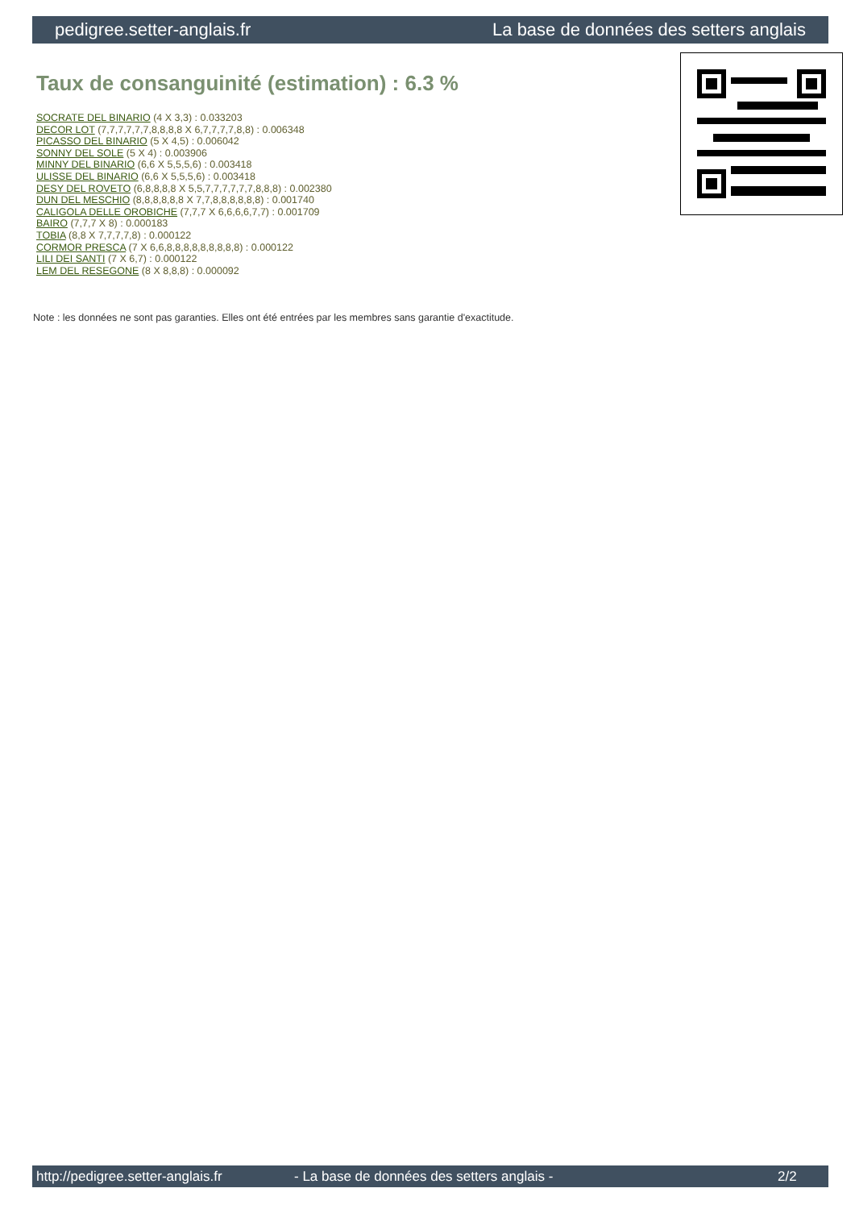pedigree.setter-anglais.fr La base de données des setters anglais
Taux de consanguinité (estimation) : 6.3 %
SOCRATE DEL BINARIO (4 X 3,3) : 0.033203
DECOR LOT (7,7,7,7,7,7,8,8,8,8 X 6,7,7,7,7,8,8) : 0.006348
PICASSO DEL BINARIO (5 X 4,5) : 0.006042
SONNY DEL SOLE (5 X 4) : 0.003906
MINNY DEL BINARIO (6,6 X 5,5,5,6) : 0.003418
ULISSE DEL BINARIO (6,6 X 5,5,5,6) : 0.003418
DESY DEL ROVETO (6,8,8,8,8 X 5,5,7,7,7,7,7,7,8,8,8) : 0.002380
DUN DEL MESCHIO (8,8,8,8,8,8 X 7,7,8,8,8,8,8,8) : 0.001740
CALIGOLA DELLE OROBICHE (7,7,7 X 6,6,6,6,7,7) : 0.001709
BAIRO (7,7,7 X 8) : 0.000183
TOBIA (8,8 X 7,7,7,7,8) : 0.000122
CORMOR PRESCA (7 X 6,6,8,8,8,8,8,8,8,8,8) : 0.000122
LILI DEI SANTI (7 X 6,7) : 0.000122
LEM DEL RESEGONE (8 X 8,8,8) : 0.000092
Note : les données ne sont pas garanties. Elles ont été entrées par les membres sans garantie d'exactitude.
http://pedigree.setter-anglais.fr - La base de données des setters anglais - 2/2